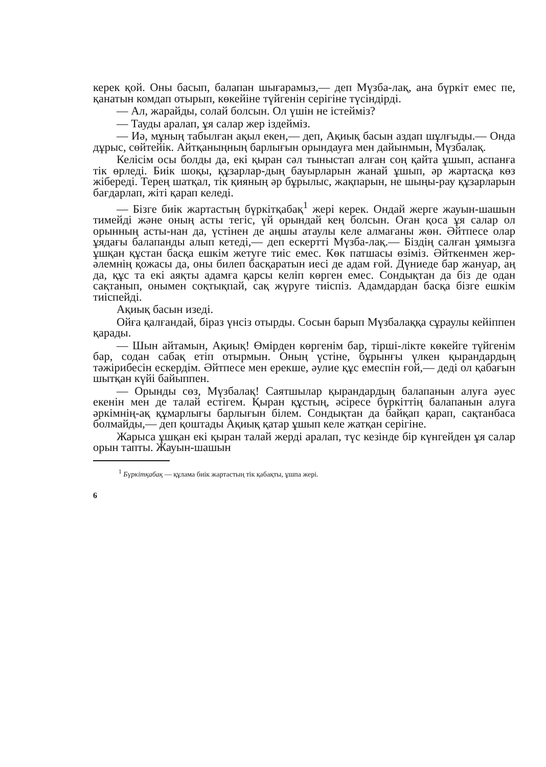керек қой. Оны басып, балапан шығарамыз,— деп Мүзба-лақ, ана бүркіт емес пе, қанатын комдап отырып, көкейіне түйгенін серігіне түсіндірді.
— Ал, жарайды, солай болсын. Ол үшін не істейміз?
— Тауды аралап, ұя салар жер іздейміз.
— Иә, мұның табылған ақыл екен,— деп, Ақиық басын аздап шұлғыды.— Онда дұрыс, сөйтейік. Айтқаныңның барлығын орындауға мен дайынмын, Мүзбалақ.
Келісім осы болды да, екі қыран сәл тыныстап алған соң қайта ұшып, аспанға тік өрледі. Биік шоқы, құзарлар-дың бауырларын жанай ұшып, әр жартасқа көз жібереді. Терең шатқал, тік қияның әр бұрылыс, жақпарын, не шыңы-рау құзарларын бағдарлап, жіті қарап келеді.
— Бізге биік жартастың бүркітқабақ<sup>1</sup> жері керек. Ондай жерге жауын-шашын тимейді және оның асты тегіс, үй орындай кең болсын. Оған қоса ұя салар ол орынның асты-нан да, үстінен де аңшы атаулы келе алмағаны жөн. Әйтпесе олар ұядағы балапанды алып кетеді,— деп ескертті Мүзба-лақ.— Біздің салған ұямызға ұшқан құстан басқа ешкім жетуге тиіс емес. Көк патшасы өзіміз. Әйткенмен жер-әлемнің қожасы да, оны билеп басқаратын иесі де адам ғой. Дүниеде бар жануар, аң да, құс та екі аяқты адамға қарсы келіп көрген емес. Сондықтан да біз де одан сақтанып, онымен соқтықпай, сақ жүруге тиіспіз. Адамдардан басқа бізге ешкім тиіспейді.
Ақиық басын изеді.
Ойға қалғандай, біраз үнсіз отырды. Сосын барып Мүзбалаққа сұраулы кейіппен қарады.
— Шын айтамын, Ақиық! Өмірден көргенім бар, тіршi-лікте көкейге түйгенім бар, содан сабақ етіп отырмын. Оның үстіне, бұрынғы үлкен қырандардың тәжірибесін ескердім. Әйтпесе мен ерекше, әулие құс емеспін ғой,— деді ол қабағын шытқан күйі байыппен.
— Орынды сөз, Мүзбалақ! Саятшылар қырандардың балапанын алуға әуес екенін мен де талай естігем. Қыран құстың, әсіресе бүркіттің балапанын алуға әркімнің-ақ құмарлығы барлығын білем. Сондықтан да байқап қарап, сақтанбаса болмайды,— деп қоштады Ақиық қатар ұшып келе жатқан серігіне.
Жарыса ұшқан екі қыран талай жерді аралап, түс кезінде бір күнгейден ұя салар орын тапты. Жауын-шашын
<sup>1</sup> Бүркітқабақ — құлама биік жартастың тік қабақты, ұшпа жері.
6